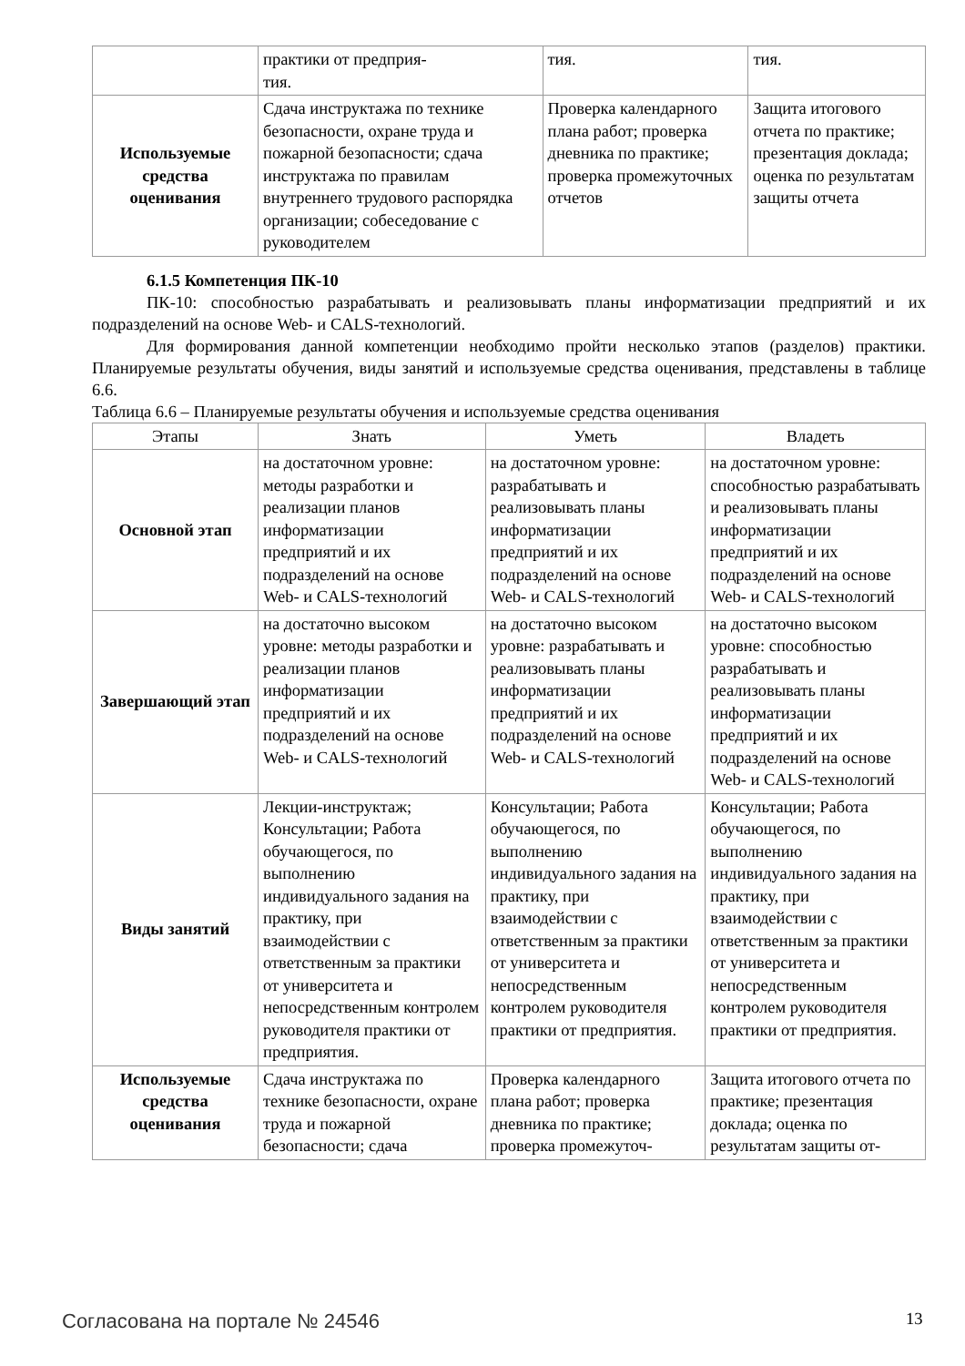| | практики от предприя- тия. | тия. | тия. |
| Используемые средства оценивания | Сдача инструктажа по технике безопасности, охране труда и пожарной безопасности; сдача инструктажа по правилам внутреннего трудового распорядка организации; собеседование с руководителем | Проверка календарного плана работ; проверка дневника по практике; проверка промежуточных отчетов | Защита итогового отчета по практике; презентация доклада; оценка по результатам защиты отчета |
6.1.5 Компетенция ПК-10
ПК-10: способностью разрабатывать и реализовывать планы информатизации предприятий и их подразделений на основе Web- и CALS-технологий.
Для формирования данной компетенции необходимо пройти несколько этапов (разделов) практики. Планируемые результаты обучения, виды занятий и используемые средства оценивания, представлены в таблице 6.6.
Таблица 6.6 – Планируемые результаты обучения и используемые средства оценивания
| Этапы | Знать | Уметь | Владеть |
| --- | --- | --- | --- |
| Основной этап | на достаточном уровне: методы разработки и реализации планов информатизации предприятий и их подразделений на основе Web- и CALS-технологий | на достаточном уровне: разрабатывать и реализовывать планы информатизации предприятий и их подразделений на основе Web- и CALS-технологий | на достаточном уровне: способностью разрабатывать и реализовывать планы информатизации предприятий и их подразделений на основе Web- и CALS-технологий |
| Завершающий этап | на достаточно высоком уровне: методы разработки и реализации планов информатизации предприятий и их подразделений на основе Web- и CALS-технологий | на достаточно высоком уровне: разрабатывать и реализовывать планы информатизации предприятий и их подразделений на основе Web- и CALS-технологий | на достаточно высоком уровне: способностью разрабатывать и реализовывать планы информатизации предприятий и их подразделений на основе Web- и CALS-технологий |
| Виды занятий | Лекции-инструктаж; Консультации; Работа обучающегося, по выполнению индивидуального задания на практику, при взаимодействии с ответственным за практики от университета и непосредственным контролем руководителя практики от предприятия. | Консультации; Работа обучающегося, по выполнению индивидуального задания на практику, при взаимодействии с ответственным за практики от университета и непосредственным контролем руководителя практики от предприятия. | Консультации; Работа обучающегося, по выполнению индивидуального задания на практику, при взаимодействии с ответственным за практики от университета и непосредственным контролем руководителя практики от предприятия. |
| Используемые средства оценивания | Сдача инструктажа по технике безопасности, охране труда и пожарной безопасности; сдача | Проверка календарного плана работ; проверка дневника по практике; проверка промежуточ- | Защита итогового отчета по практике; презентация доклада; оценка по результатам защиты от- |
Согласована на портале № 24546 13